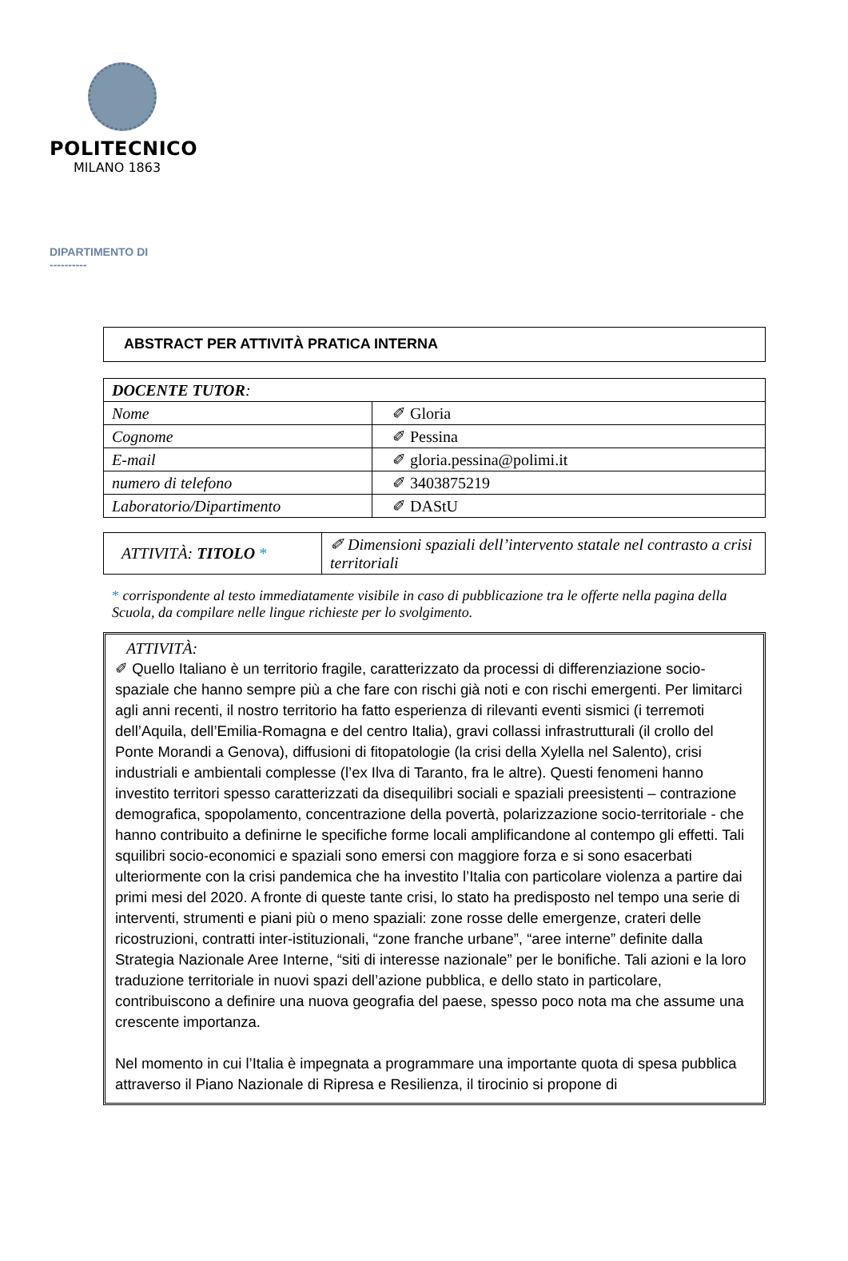POLITECNICO
MILANO 1863
DIPARTIMENTO DI
----------
ABSTRACT PER ATTIVITÀ PRATICA INTERNA
| DOCENTE TUTOR : | |
| Nome | ✐ Gloria |
| Cognome | ✐ Pessina |
| E-mail | ✐ gloria.pessina@polimi.it |
| numero di telefono | ✐ 3403875219 |
| Laboratorio/Dipartimento | ✐ DAStU |
| ATTIVITÀ: TITOLO * | ✐ Dimensioni spaziali dell’intervento statale nel contrasto a crisi territoriali |
* corrispondente al testo immediatamente visibile in caso di pubblicazione tra le offerte nella pagina della Scuola, da compilare nelle lingue richieste per lo svolgimento.
ATTIVITÀ:
✐ Quello Italiano è un territorio fragile, caratterizzato da processi di differenziazione socio-spaziale che hanno sempre più a che fare con rischi già noti e con rischi emergenti. Per limitarci agli anni recenti, il nostro territorio ha fatto esperienza di rilevanti eventi sismici (i terremoti dell’Aquila, dell’Emilia-Romagna e del centro Italia), gravi collassi infrastrutturali (il crollo del Ponte Morandi a Genova), diffusioni di fitopatologie (la crisi della Xylella nel Salento), crisi industriali e ambientali complesse (l’ex Ilva di Taranto, fra le altre). Questi fenomeni hanno investito territori spesso caratterizzati da disequilibri sociali e spaziali preesistenti – contrazione demografica, spopolamento, concentrazione della povertà, polarizzazione socio-territoriale - che hanno contribuito a definirne le specifiche forme locali amplificandone al contempo gli effetti. Tali squilibri socio-economici e spaziali sono emersi con maggiore forza e si sono esacerbati ulteriormente con la crisi pandemica che ha investito l’Italia con particolare violenza a partire dai primi mesi del 2020. A fronte di queste tante crisi, lo stato ha predisposto nel tempo una serie di interventi, strumenti e piani più o meno spaziali: zone rosse delle emergenze, crateri delle ricostruzioni, contratti inter-istituzionali, “zone franche urbane”, “aree interne” definite dalla Strategia Nazionale Aree Interne, “siti di interesse nazionale” per le bonifiche. Tali azioni e la loro traduzione territoriale in nuovi spazi dell’azione pubblica, e dello stato in particolare, contribuiscono a definire una nuova geografia del paese, spesso poco nota ma che assume una crescente importanza.
Nel momento in cui l’Italia è impegnata a programmare una importante quota di spesa pubblica attraverso il Piano Nazionale di Ripresa e Resilienza, il tirocinio si propone di